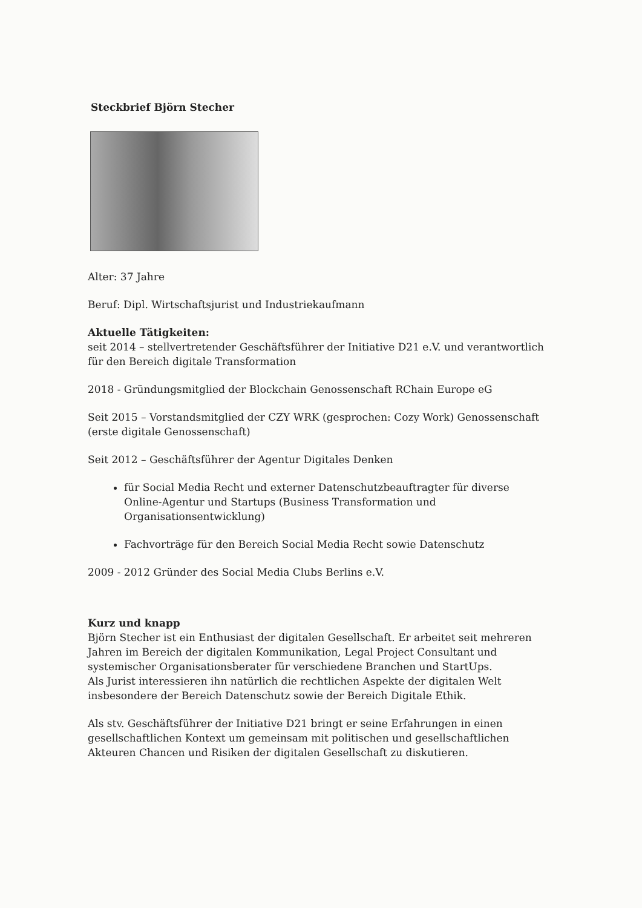Steckbrief Björn Stecher
Alter: 37 Jahre
Beruf: Dipl. Wirtschaftsjurist und Industriekaufmann
Aktuelle Tätigkeiten:
seit 2014 – stellvertretender Geschäftsführer der Initiative D21 e.V. und verantwortlich für den Bereich digitale Transformation
2018 - Gründungsmitglied der Blockchain Genossenschaft RChain Europe eG
Seit 2015 – Vorstandsmitglied der CZY WRK (gesprochen: Cozy Work) Genossenschaft (erste digitale Genossenschaft)
Seit 2012 – Geschäftsführer der Agentur Digitales Denken
für Social Media Recht und externer Datenschutzbeauftragter für diverse Online-Agentur und Startups (Business Transformation und Organisationsentwicklung)
Fachvorträge für den Bereich Social Media Recht sowie Datenschutz
2009 - 2012 Gründer des Social Media Clubs Berlins e.V.
Kurz und knapp
Björn Stecher ist ein Enthusiast der digitalen Gesellschaft. Er arbeitet seit mehreren Jahren im Bereich der digitalen Kommunikation, Legal Project Consultant und systemischer Organisationsberater für verschiedene Branchen und StartUps.
Als Jurist interessieren ihn natürlich die rechtlichen Aspekte der digitalen Welt insbesondere der Bereich Datenschutz sowie der Bereich Digitale Ethik.
Als stv. Geschäftsführer der Initiative D21 bringt er seine Erfahrungen in einen gesellschaftlichen Kontext um gemeinsam mit politischen und gesellschaftlichen Akteuren Chancen und Risiken der digitalen Gesellschaft zu diskutieren.